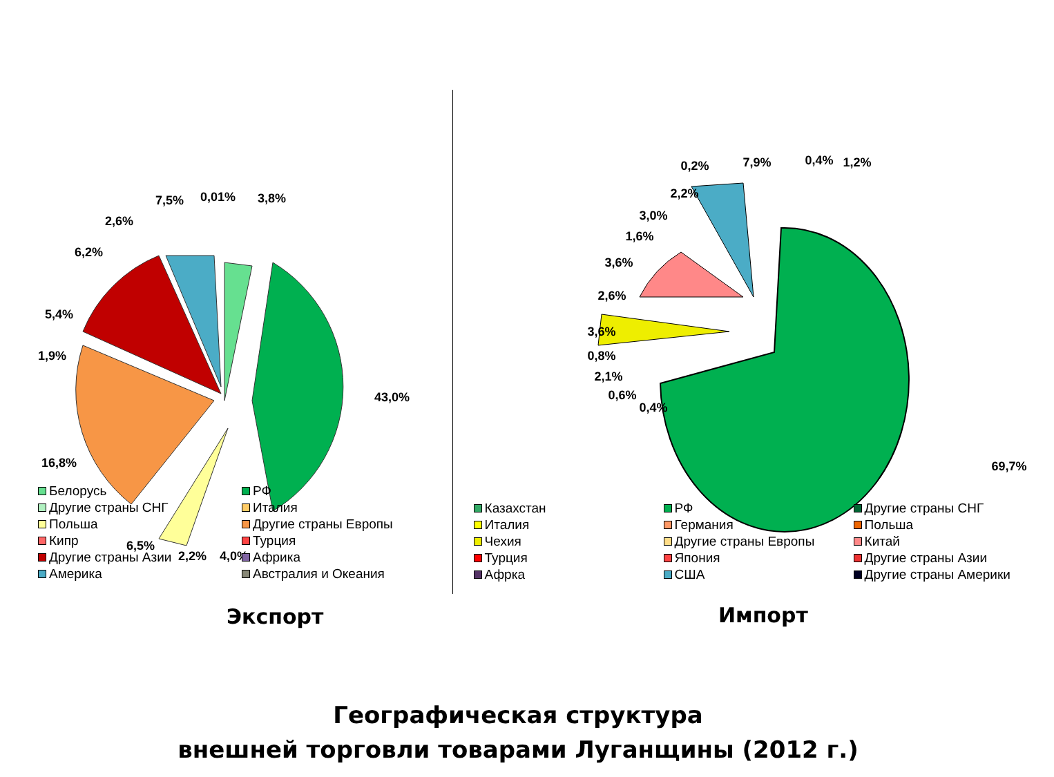7,5% 0,01% 3,8%
2,6%
6,2%
5,4%
1,9%
43,0%
16,8%
6,5%
2,2% 4,0%
Белорусь РФ Другие страны СНГ Италия Польша Другие страны Европы Кипр Турция Другие страны Азии Африка Америка Австралия и Океания
0,2% 7,9% 0,4% 1,2%
2,2%
3,0%
1,6%
3,6%
2,6%
3,6%
0,8%
2,1%
0,6%
0,4%
69,7%
Казахстан РФ Другие страны СНГ Италия Германия Польша Чехия Другие страны Европы Китай Турция Япония Другие страны Азии Афрка США Другие страны Америки
Экспорт Импорт
Географическая структура
внешней торговли товарами Луганщины (2012 г.)